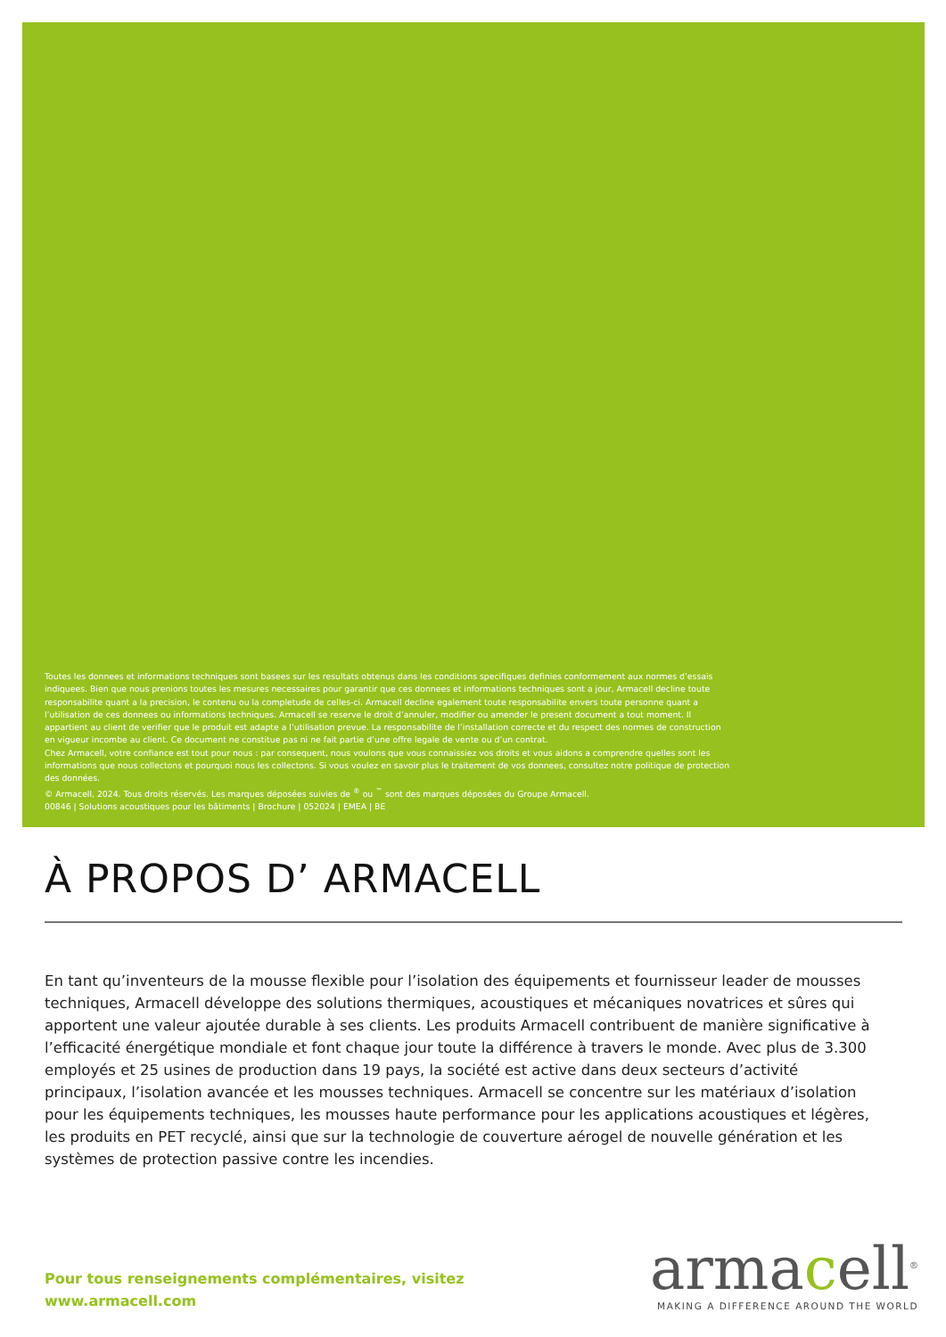Toutes les donnees et informations techniques sont basees sur les resultats obtenus dans les conditions specifiques definies conformement aux normes d’essais indiquees. Bien que nous prenions toutes les mesures necessaires pour garantir que ces donnees et informations techniques sont a jour, Armacell decline toute responsabilite quant a la precision, le contenu ou la completude de celles-ci. Armacell decline egalement toute responsabilite envers toute personne quant a l’utilisation de ces donnees ou informations techniques. Armacell se reserve le droit d’annuler, modifier ou amender le present document a tout moment. Il appartient au client de verifier que le produit est adapte a l’utilisation prevue. La responsabilite de l’installation correcte et du respect des normes de construction en vigueur incombe au client. Ce document ne constitue pas ni ne fait partie d’une offre legale de vente ou d’un contrat.
Chez Armacell, votre confiance est tout pour nous : par consequent, nous voulons que vous connaissiez vos droits et vous aidons a comprendre quelles sont les informations que nous collectons et pourquoi nous les collectons. Si vous voulez en savoir plus le traitement de vos donnees, consultez notre politique de protection des données.
© Armacell, 2024. Tous droits réservés. Les marques déposées suivies de <sup>®</sup> ou <sup>™</sup> sont des marques déposées du Groupe Armacell.
00846 | Solutions acoustiques pour les bâtiments | Brochure | 052024 | EMEA | BE
À PROPOS D’ ARMACELL
En tant qu’inventeurs de la mousse flexible pour l’isolation des équipements et fournisseur leader de mousses techniques, Armacell développe des solutions thermiques, acoustiques et mécaniques novatrices et sûres qui apportent une valeur ajoutée durable à ses clients. Les produits Armacell contribuent de manière significative à l’efficacité énergétique mondiale et font chaque jour toute la différence à travers le monde. Avec plus de 3.300 employés et 25 usines de production dans 19 pays, la société est active dans deux secteurs d’activité principaux, l’isolation avancée et les mousses techniques. Armacell se concentre sur les matériaux d’isolation pour les équipements techniques, les mousses haute performance pour les applications acoustiques et légères, les produits en PET recyclé, ainsi que sur la technologie de couverture aérogel de nouvelle génération et les systèmes de protection passive contre les incendies.
Pour tous renseignements complémentaires, visitez
www.armacell.com
armacell<sup>®</sup>
MAKING A DIFFERENCE AROUND THE WORLD